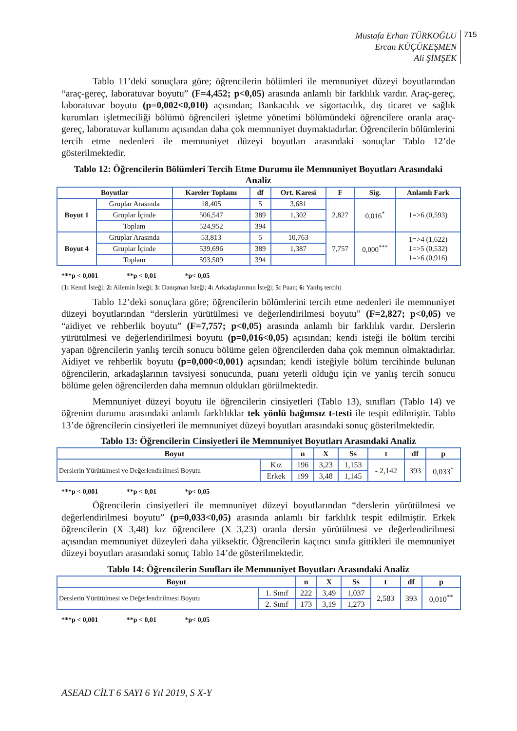Mustafa Erhan TÜRKOĞLU
Ercan KÜÇÜKEŞMEN
Ali ŞİMŞEK
715
Tablo 11’deki sonuçlara göre; öğrencilerin bölümleri ile memnuniyet düzeyi boyutlarından “araç-gereç, laboratuvar boyutu” (F=4,452; p<0,05) arasında anlamlı bir farklılık vardır. Araç-gereç, laboratuvar boyutu (p=0,002<0,010) açısından; Bankacılık ve sigortacılık, dış ticaret ve sağlık kurumları işletmeciliği bölümü öğrencileri işletme yönetimi bölümündeki öğrencilere oranla araç-gereç, laboratuvar kullanımı açısından daha çok memnuniyet duymaktadırlar. Öğrencilerin bölümlerini tercih etme nedenleri ile memnuniyet düzeyi boyutları arasındaki sonuçlar Tablo 12’de gösterilmektedir.
Tablo 12: Öğrencilerin Bölümleri Tercih Etme Durumu ile Memnuniyet Boyutları Arasındaki Analiz
| Boyutlar | | Kareler Toplamı | df | Ort. Karesi | F | Sig. | Anlamlı Fark |
| --- | --- | --- | --- | --- | --- | --- | --- |
| Boyut 1 | Gruplar Arasında | 18,405 | 5 | 3,681 | 2,827 | 0,016<sup>*</sup> | 1=>6 (0,593) |
| | Gruplar İçinde | 506,547 | 389 | 1,302 | | | |
| | Toplam | 524,952 | 394 | | | | |
| Boyut 4 | Gruplar Arasında | 53,813 | 5 | 10,763 | 7,757 | 0,000<sup>***</sup> | 1=>4 (1,622) 1=>5 (0,532) 1=>6 (0,916) |
| | Gruplar İçinde | 539,696 | 389 | 1,387 | | | |
| | Toplam | 593,509 | 394 | | | | |
***p < 0,001 **p < 0,01 *p< 0,05
(1: Kendi İsteği; 2: Ailemin İsteği; 3: Danışman İsteği; 4: Arkadaşlarımın İsteği; 5: Puan; 6: Yanlış tercih)
Tablo 12’deki sonuçlara göre; öğrencilerin bölümlerini tercih etme nedenleri ile memnuniyet düzeyi boyutlarından “derslerin yürütülmesi ve değerlendirilmesi boyutu” (F=2,827; p<0,05) ve “aidiyet ve rehberlik boyutu” (F=7,757; p<0,05) arasında anlamlı bir farklılık vardır. Derslerin yürütülmesi ve değerlendirilmesi boyutu (p=0,016<0,05) açısından; kendi isteği ile bölüm tercihi yapan öğrencilerin yanlış tercih sonucu bölüme gelen öğrencilerden daha çok memnun olmaktadırlar. Aidiyet ve rehberlik boyutu (p=0,000<0,001) açısından; kendi isteğiyle bölüm tercihinde bulunan öğrencilerin, arkadaşlarının tavsiyesi sonucunda, puanı yeterli olduğu için ve yanlış tercih sonucu bölüme gelen öğrencilerden daha memnun oldukları görülmektedir.
Memnuniyet düzeyi boyutu ile öğrencilerin cinsiyetleri (Tablo 13), sınıfları (Tablo 14) ve öğrenim durumu arasındaki anlamlı farklılıklar tek yönlü bağımsız t-testi ile tespit edilmiştir. Tablo 13’de öğrencilerin cinsiyetleri ile memnuniyet düzeyi boyutları arasındaki sonuç gösterilmektedir.
Tablo 13: Öğrencilerin Cinsiyetleri ile Memnuniyet Boyutları Arasındaki Analiz
| Boyut | | n | X | Ss | t | df | p |
| --- | --- | --- | --- | --- | --- | --- | --- |
| Derslerin Yürütülmesi ve Değerlendirilmesi Boyutu | Kız | 196 | 3,23 | 1,153 | - 2,142 | 393 | 0,033<sup>*</sup> |
| | Erkek | 199 | 3,48 | 1,145 | | | |
***p < 0,001 **p < 0,01 *p< 0,05
Öğrencilerin cinsiyetleri ile memnuniyet düzeyi boyutlarından “derslerin yürütülmesi ve değerlendirilmesi boyutu” (p=0,033<0,05) arasında anlamlı bir farklılık tespit edilmiştir. Erkek öğrencilerin (X=3,48) kız öğrencilere (X=3,23) oranla dersin yürütülmesi ve değerlendirilmesi açısından memnuniyet düzeyleri daha yüksektir. Öğrencilerin kaçıncı sınıfa gittikleri ile memnuniyet düzeyi boyutları arasındaki sonuç Tablo 14’de gösterilmektedir.
Tablo 14: Öğrencilerin Sınıfları ile Memnuniyet Boyutları Arasındaki Analiz
| Boyut | | n | X | Ss | t | df | p |
| --- | --- | --- | --- | --- | --- | --- | --- |
| Derslerin Yürütülmesi ve Değerlendirilmesi Boyutu | 1. Sınıf | 222 | 3,49 | 1,037 | 2,583 | 393 | 0,010<sup>**</sup> |
| | 2. Sınıf | 173 | 3,19 | 1,273 | | | |
***p < 0,001 **p < 0,01 *p< 0,05
ASEAD CİLT 6 SAYI 6 Yıl 2019, S X-Y